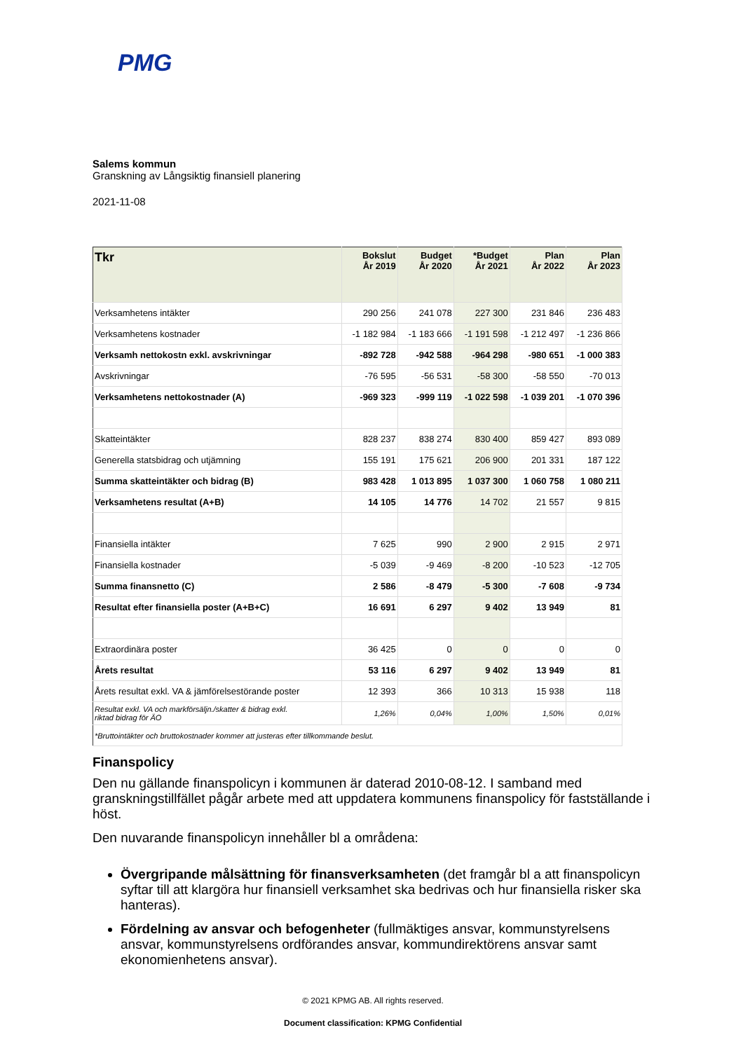PMG
Salems kommun
Granskning av Långsiktig finansiell planering
2021-11-08
| Tkr | Bokslut År 2019 | Budget År 2020 | *Budget År 2021 | Plan År 2022 | Plan År 2023 |
| --- | --- | --- | --- | --- | --- |
| Verksamhetens intäkter | 290 256 | 241 078 | 227 300 | 231 846 | 236 483 |
| Verksamhetens kostnader | -1 182 984 | -1 183 666 | -1 191 598 | -1 212 497 | -1 236 866 |
| Verksamh nettokostn exkl. avskrivningar | -892 728 | -942 588 | -964 298 | -980 651 | -1 000 383 |
| Avskrivningar | -76 595 | -56 531 | -58 300 | -58 550 | -70 013 |
| Verksamhetens nettokostnader (A) | -969 323 | -999 119 | -1 022 598 | -1 039 201 | -1 070 396 |
| Skatteintäkter | 828 237 | 838 274 | 830 400 | 859 427 | 893 089 |
| Generella statsbidrag och utjämning | 155 191 | 175 621 | 206 900 | 201 331 | 187 122 |
| Summa skatteintäkter och bidrag (B) | 983 428 | 1 013 895 | 1 037 300 | 1 060 758 | 1 080 211 |
| Verksamhetens resultat (A+B) | 14 105 | 14 776 | 14 702 | 21 557 | 9 815 |
| Finansiella intäkter | 7 625 | 990 | 2 900 | 2 915 | 2 971 |
| Finansiella kostnader | -5 039 | -9 469 | -8 200 | -10 523 | -12 705 |
| Summa finansnetto (C) | 2 586 | -8 479 | -5 300 | -7 608 | -9 734 |
| Resultat efter finansiella poster (A+B+C) | 16 691 | 6 297 | 9 402 | 13 949 | 81 |
| Extraordinära poster | 36 425 | 0 | 0 | 0 | 0 |
| Årets resultat | 53 116 | 6 297 | 9 402 | 13 949 | 81 |
| Årets resultat exkl. VA & jämförelsestörande poster | 12 393 | 366 | 10 313 | 15 938 | 118 |
| Resultat exkl. VA och markförsäljn./skatter & bidrag exkl. riktad bidrag för ÄO | 1,26% | 0,04% | 1,00% | 1,50% | 0,01% |
| *Bruttointäkter och bruttokostnader kommer att justeras efter tillkommande beslut. | | | | | |
Finanspolicy
Den nu gällande finanspolicyn i kommunen är daterad 2010-08-12. I samband med granskningstillfället pågår arbete med att uppdatera kommunens finanspolicy för fastställande i höst.
Den nuvarande finanspolicyn innehåller bl a områdena:
Övergripande målsättning för finansverksamheten (det framgår bl a att finanspolicyn syftar till att klargöra hur finansiell verksamhet ska bedrivas och hur finansiella risker ska hanteras).
Fördelning av ansvar och befogenheter (fullmäktiges ansvar, kommunstyrelsens ansvar, kommunstyrelsens ordförandes ansvar, kommundirektörens ansvar samt ekonomienhetens ansvar).
© 2021 KPMG AB. All rights reserved.
Document classification: KPMG Confidential